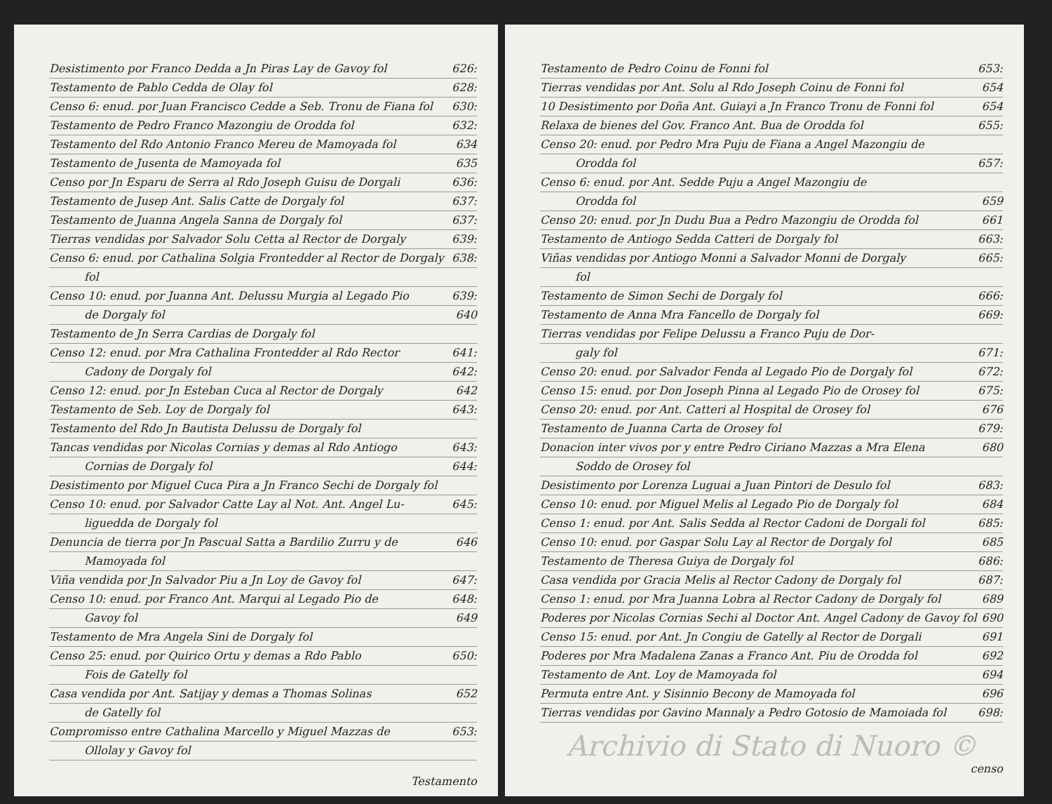Desistimento por Franco Dedda a Jn Piras Lay de Gavoy fol 626:
Testamento de Pablo Cedda de Olay fol 628:
Censo 6: enud. por Juan Francisco Cedde a Seb. Tronu de Fiana fol 630:
Testamento de Pedro Franco Mazongiu de Orodda fol 632:
Testamento del Rdo Antonio Franco Mereu de Mamoyada fol 634
Testamento de Jusenta de Mamoyada fol 635
Censo por Jn Esparu de Serra al Rdo Joseph Guisu de Dorgali 636:
Testamento de Jusep Ant. Salis Catte de Dorgaly fol 637:
Testamento de Juanna Angela Sanna de Dorgaly fol 637:
Tierras vendidas por Salvador Solu Cetta al Rector de Dorgaly 639:
Censo 6: enud. por Cathalina Solgia Frontedder al Rector de Dorgaly 638:
fol
Censo 10: enud. por Juanna Ant. Delussu Murgia al Legado Pio 639:
de Dorgaly fol 640
Testamento de Jn Serra Cardias de Dorgaly fol
Censo 12: enud. por Mra Cathalina Frontedder al Rdo Rector 641:
Cadony de Dorgaly fol 642:
Censo 12: enud. por Jn Esteban Cuca al Rector de Dorgaly 642
Testamento de Seb. Loy de Dorgaly fol 643:
Testamento del Rdo Jn Bautista Delussu de Dorgaly fol
Tancas vendidas por Nicolas Cornias y demas al Rdo Antiogo 643:
Cornias de Dorgaly fol 644:
Desistimento por Miguel Cuca Pira a Jn Franco Sechi de Dorgaly fol
Censo 10: enud. por Salvador Catte Lay al Not. Ant. Angel Lu- 645:
liguedda de Dorgaly fol
Denuncia de tierra por Jn Pascual Satta a Bardilio Zurru y de 646
Mamoyada fol
Viña vendida por Jn Salvador Piu a Jn Loy de Gavoy fol 647:
Censo 10: enud. por Franco Ant. Marqui al Legado Pio de 648:
Gavoy fol 649
Testamento de Mra Angela Sini de Dorgaly fol
Censo 25: enud. por Quirico Ortu y demas a Rdo Pablo 650:
Fois de Gatelly fol
Casa vendida por Ant. Satijay y demas a Thomas Solinas 652
de Gatelly fol
Compromisso entre Cathalina Marcello y Miguel Mazzas de 653:
Ollolay y Gavoy fol
Testamento
Testamento de Pedro Coinu de Fonni fol 653:
Tierras vendidas por Ant. Solu al Rdo Joseph Coinu de Fonni fol 654
10 Desistimento por Doña Ant. Guiayi a Jn Franco Tronu de Fonni fol 654
Relaxa de bienes del Gov. Franco Ant. Bua de Orodda fol 655:
Censo 20: enud. por Pedro Mra Puju de Fiana a Angel Mazongiu de
Orodda fol 657:
Censo 6: enud. por Ant. Sedde Puju a Angel Mazongiu de
Orodda fol 659
Censo 20: enud. por Jn Dudu Bua a Pedro Mazongiu de Orodda fol 661
Testamento de Antiogo Sedda Catteri de Dorgaly fol 663:
Viñas vendidas por Antiogo Monni a Salvador Monni de Dorgaly 665:
fol
Testamento de Simon Sechi de Dorgaly fol 666:
Testamento de Anna Mra Fancello de Dorgaly fol 669:
Tierras vendidas por Felipe Delussu a Franco Puju de Dor-
galy fol 671:
Censo 20: enud. por Salvador Fenda al Legado Pio de Dorgaly fol 672:
Censo 15: enud. por Don Joseph Pinna al Legado Pio de Orosey fol 675:
Censo 20: enud. por Ant. Catteri al Hospital de Orosey fol 676
Testamento de Juanna Carta de Orosey fol 679:
Donacion inter vivos por y entre Pedro Ciriano Mazzas a Mra Elena 680
Soddo de Orosey fol
Desistimento por Lorenza Luguai a Juan Pintori de Desulo fol 683:
Censo 10: enud. por Miguel Melis al Legado Pio de Dorgaly fol 684
Censo 1: enud. por Ant. Salis Sedda al Rector Cadoni de Dorgali fol 685:
Censo 10: enud. por Gaspar Solu Lay al Rector de Dorgaly fol 685
Testamento de Theresa Guiya de Dorgaly fol 686:
Casa vendida por Gracia Melis al Rector Cadony de Dorgaly fol 687:
Censo 1: enud. por Mra Juanna Lobra al Rector Cadony de Dorgaly fol 689
Poderes por Nicolas Cornias Sechi al Doctor Ant. Angel Cadony de Gavoy fol 690
Censo 15: enud. por Ant. Jn Congiu de Gatelly al Rector de Dorgali 691
Poderes por Mra Madalena Zanas a Franco Ant. Piu de Orodda fol 692
Testamento de Ant. Loy de Mamoyada fol 694
Permuta entre Ant. y Sisinnio Becony de Mamoyada fol 696
Tierras vendidas por Gavino Mannaly a Pedro Gotosio de Mamoiada fol 698:
Archivio di Stato di Nuoro ©
censo